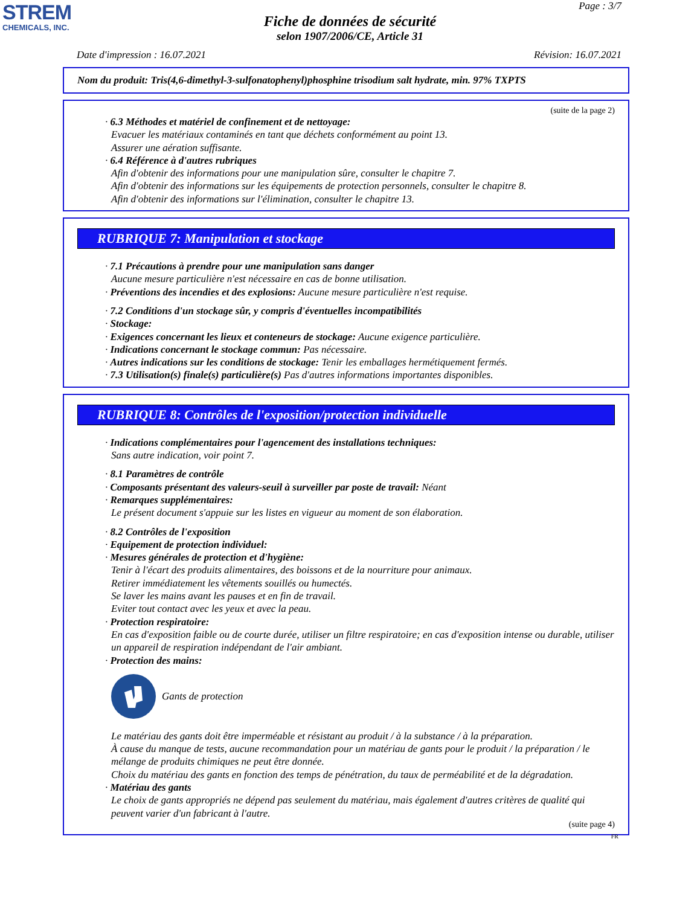STREM
CHEMICALS, INC.
Page : 3/7
Fiche de données de sécurité
selon 1907/2006/CE, Article 31
Date d'impression : 16.07.2021 Révision: 16.07.2021
Nom du produit: Tris(4,6-dimethyl-3-sulfonatophenyl)phosphine trisodium salt hydrate, min. 97% TXPTS
(suite de la page 2)
· 6.3 Méthodes et matériel de confinement et de nettoyage:
Evacuer les matériaux contaminés en tant que déchets conformément au point 13.
Assurer une aération suffisante.
· 6.4 Référence à d'autres rubriques
Afin d'obtenir des informations pour une manipulation sûre, consulter le chapitre 7.
Afin d'obtenir des informations sur les équipements de protection personnels, consulter le chapitre 8.
Afin d'obtenir des informations sur l'élimination, consulter le chapitre 13.
RUBRIQUE 7: Manipulation et stockage
· 7.1 Précautions à prendre pour une manipulation sans danger
Aucune mesure particulière n'est nécessaire en cas de bonne utilisation.
· Préventions des incendies et des explosions: Aucune mesure particulière n'est requise.
· 7.2 Conditions d'un stockage sûr, y compris d'éventuelles incompatibilités
· Stockage:
· Exigences concernant les lieux et conteneurs de stockage: Aucune exigence particulière.
· Indications concernant le stockage commun: Pas nécessaire.
· Autres indications sur les conditions de stockage: Tenir les emballages hermétiquement fermés.
· 7.3 Utilisation(s) finale(s) particulière(s) Pas d'autres informations importantes disponibles.
RUBRIQUE 8: Contrôles de l'exposition/protection individuelle
· Indications complémentaires pour l'agencement des installations techniques:
Sans autre indication, voir point 7.
· 8.1 Paramètres de contrôle
· Composants présentant des valeurs-seuil à surveiller par poste de travail: Néant
· Remarques supplémentaires:
Le présent document s'appuie sur les listes en vigueur au moment de son élaboration.
· 8.2 Contrôles de l'exposition
· Equipement de protection individuel:
· Mesures générales de protection et d'hygiène:
Tenir à l'écart des produits alimentaires, des boissons et de la nourriture pour animaux.
Retirer immédiatement les vêtements souillés ou humectés.
Se laver les mains avant les pauses et en fin de travail.
Eviter tout contact avec les yeux et avec la peau.
· Protection respiratoire:
En cas d'exposition faible ou de courte durée, utiliser un filtre respiratoire; en cas d'exposition intense ou durable, utiliser un appareil de respiration indépendant de l'air ambiant.
· Protection des mains:
Gants de protection
Le matériau des gants doit être imperméable et résistant au produit / à la substance / à la préparation.
À cause du manque de tests, aucune recommandation pour un matériau de gants pour le produit / la préparation / le mélange de produits chimiques ne peut être donnée.
Choix du matériau des gants en fonction des temps de pénétration, du taux de perméabilité et de la dégradation.
· Matériau des gants
Le choix de gants appropriés ne dépend pas seulement du matériau, mais également d'autres critères de qualité qui peuvent varier d'un fabricant à l'autre.
(suite page 4)
FR